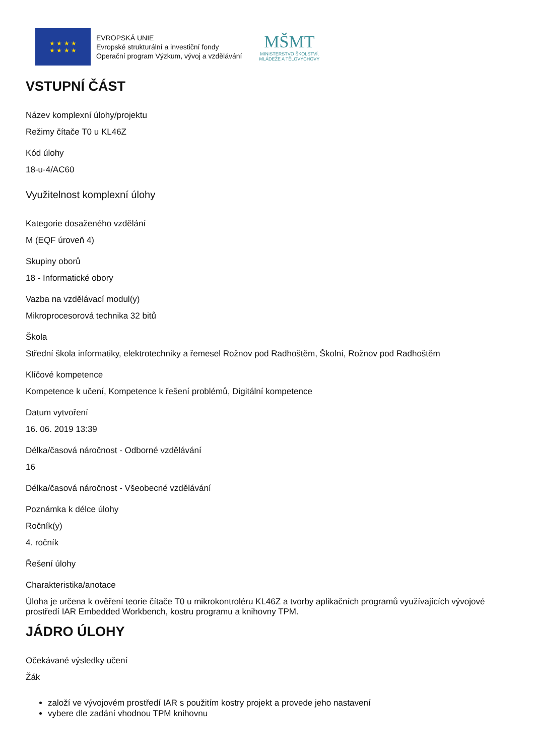★ ★ ★ ★
★ ★ ★ ★
EVROPSKÁ UNIE
Evropské strukturální a investiční fondy
Operační program Výzkum, vývoj a vzdělávání
MŠMT
MINISTERSTVO ŠKOLSTVÍ,
MLÁDEŽE A TĚLOVÝCHOVY
VSTUPNÍ ČÁST
Název komplexní úlohy/projektu
Režimy čítače T0 u KL46Z
Kód úlohy
18-u-4/AC60
Využitelnost komplexní úlohy
Kategorie dosaženého vzdělání
M (EQF úroveň 4)
Skupiny oborů
18 - Informatické obory
Vazba na vzdělávací modul(y)
Mikroprocesorová technika 32 bitů
Škola
Střední škola informatiky, elektrotechniky a řemesel Rožnov pod Radhoštěm, Školní, Rožnov pod Radhoštěm
Klíčové kompetence
Kompetence k učení, Kompetence k řešení problémů, Digitální kompetence
Datum vytvoření
16. 06. 2019 13:39
Délka/časová náročnost - Odborné vzdělávání
16
Délka/časová náročnost - Všeobecné vzdělávání
Poznámka k délce úlohy
Ročník(y)
4. ročník
Řešení úlohy
Charakteristika/anotace
Úloha je určena k ověření teorie čítače T0 u mikrokontroléru KL46Z a tvorby aplikačních programů využívajících vývojové prostředí IAR Embedded Workbench, kostru programu a knihovny TPM.
JÁDRO ÚLOHY
Očekávané výsledky učení
Žák
založí ve vývojovém prostředí IAR s použitím kostry projekt a provede jeho nastavení
vybere dle zadání vhodnou TPM knihovnu